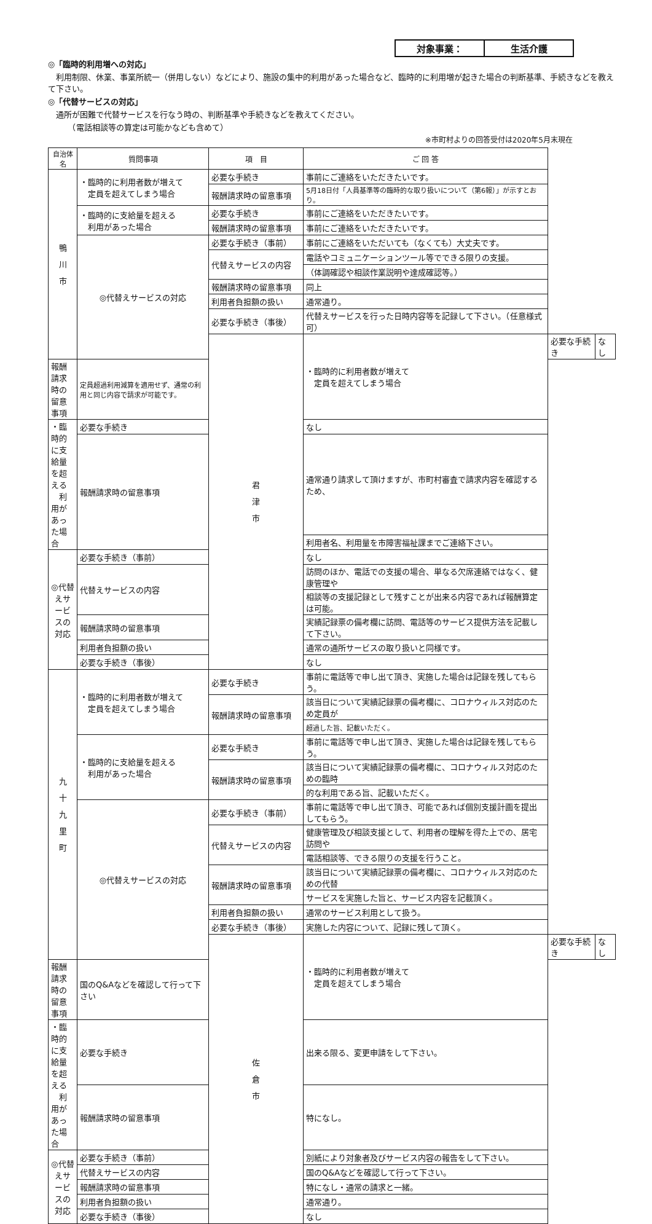対象事業： 生活介護
◎「臨時的利用増への対応」
　利用制限、休業、事業所統一（併用しない）などにより、施設の集中的利用があった場合など、臨時的に利用増が起きた場合の判断基準、手続きなどを教えて下さい。
◎「代替サービスの対応」
　通所が困難で代替サービスを行なう時の、判断基準や手続きなどを教えてください。
　　　（電話相談等の算定は可能かなども含めて）
※市町村よりの回答受付は2020年5月末現在
| 自治体名 | 質問事項 | 項 目 | ご 回 答 | | |
| --- | --- | --- | --- | --- | --- |
| 鴨 川 市 | ・臨時的に利用者数が増えて 定員を超えてしまう場合 | 必要な手続き | 事前にご連絡をいただきたいです。 | | |
| | | 報酬請求時の留意事項 | 5月18日付「人員基準等の臨時的な取り扱いについて（第6報）」が示すとおり。 | | |
| | ・臨時的に支給量を超える 利用があった場合 | 必要な手続き | 事前にご連絡をいただきたいです。 | | |
| | | 報酬請求時の留意事項 | 事前にご連絡をいただきたいです。 | | |
| | ◎代替えサービスの対応 | 必要な手続き（事前） | 事前にご連絡をいただいても（なくても）大丈夫です。 | | |
| | | 代替えサービスの内容 | 電話やコミュニケーションツール等でできる限りの支援。 | | |
| | | | （体調確認や相談作業説明や達成確認等。） | | |
| | | 報酬請求時の留意事項 | 同上 | | |
| | | 利用者負担額の扱い | 通常通り。 | | |
| | | 必要な手続き（事後） | 代替えサービスを行った日時内容等を記録して下さい。（任意様式可） | | |
| | | 君 津 市 | ・臨時的に利用者数が増えて 定員を超えてしまう場合 | 必要な手続き | なし |
| 報酬請求時の留意事項 | 定員超過利用減算を適用せず、通常の利用と同じ内容で請求が可能です。 | | | | |
| ・臨時的に支給量を超える 利用があった場合 | 必要な手続き | | なし | | |
| | 報酬請求時の留意事項 | | 通常通り請求して頂けますが、市町村審査で請求内容を確認するため、 | | |
| | | | 利用者名、利用量を市障害福祉課までご連絡下さい。 | | |
| ◎代替えサービスの対応 | 必要な手続き（事前） | | なし | | |
| | 代替えサービスの内容 | | 訪問のほか、電話での支援の場合、単なる欠席連絡ではなく、健康管理や | | |
| | | | 相談等の支援記録として残すことが出来る内容であれば報酬算定は可能。 | | |
| | 報酬請求時の留意事項 | | 実績記録票の備考欄に訪問、電話等のサービス提供方法を記載して下さい。 | | |
| | 利用者負担額の扱い | | 通常の通所サービスの取り扱いと同様です。 | | |
| | 必要な手続き（事後） | | なし | | |
| 九 十 九 里 町 | ・臨時的に利用者数が増えて 定員を超えてしまう場合 | 必要な手続き | 事前に電話等で申し出て頂き、実施した場合は記録を残してもらう。 | | |
| | | 報酬請求時の留意事項 | 該当日について実績記録票の備考欄に、コロナウィルス対応のため定員が | | |
| | | | 超過した旨、記載いただく。 | | |
| | ・臨時的に支給量を超える 利用があった場合 | 必要な手続き | 事前に電話等で申し出て頂き、実施した場合は記録を残してもらう。 | | |
| | | 報酬請求時の留意事項 | 該当日について実績記録票の備考欄に、コロナウィルス対応のための臨時 | | |
| | | | 的な利用である旨、記載いただく。 | | |
| | ◎代替えサービスの対応 | 必要な手続き（事前） | 事前に電話等で申し出て頂き、可能であれば個別支援計画を提出してもらう。 | | |
| | | 代替えサービスの内容 | 健康管理及び相談支援として、利用者の理解を得た上での、居宅訪問や | | |
| | | | 電話相談等、できる限りの支援を行うこと。 | | |
| | | 報酬請求時の留意事項 | 該当日について実績記録票の備考欄に、コロナウィルス対応のための代替 | | |
| | | | サービスを実施した旨と、サービス内容を記載頂く。 | | |
| | | 利用者負担額の扱い | 通常のサービス利用として扱う。 | | |
| | | 必要な手続き（事後） | 実施した内容について、記録に残して頂く。 | | |
| | | 佐 倉 市 | ・臨時的に利用者数が増えて 定員を超えてしまう場合 | 必要な手続き | なし |
| 報酬請求時の留意事項 | 国のQ&Aなどを確認して行って下さい | | | | |
| ・臨時的に支給量を超える 利用があった場合 | 必要な手続き | | 出来る限る、変更申請をして下さい。 | | |
| | 報酬請求時の留意事項 | | 特になし。 | | |
| ◎代替えサービスの対応 | 必要な手続き（事前） | | 別紙により対象者及びサービス内容の報告をして下さい。 | | |
| | 代替えサービスの内容 | | 国のQ&Aなどを確認して行って下さい。 | | |
| | 報酬請求時の留意事項 | | 特になし・通常の請求と一緒。 | | |
| | 利用者負担額の扱い | | 通常通り。 | | |
| | 必要な手続き（事後） | | なし | | |